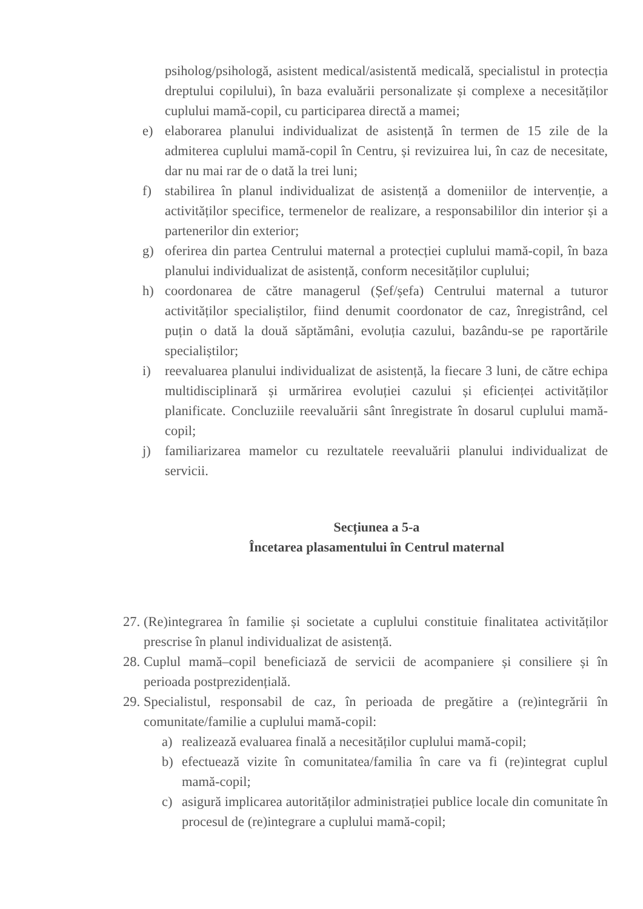psiholog/psihologă, asistent medical/asistentă medicală, specialistul in protecția dreptului copilului), în baza evaluării personalizate și complexe a necesităților cuplului mamă-copil, cu participarea directă a mamei;
e) elaborarea planului individualizat de asistență în termen de 15 zile de la admiterea cuplului mamă-copil în Centru, și revizuirea lui, în caz de necesitate, dar nu mai rar de o dată la trei luni;
f) stabilirea în planul individualizat de asistență a domeniilor de intervenție, a activităților specifice, termenelor de realizare, a responsabililor din interior și a partenerilor din exterior;
g) oferirea din partea Centrului maternal a protecției cuplului mamă-copil, în baza planului individualizat de asistență, conform necesităților cuplului;
h) coordonarea de către managerul (Șef/șefa) Centrului maternal a tuturor activităților specialiștilor, fiind denumit coordonator de caz, înregistrând, cel puțin o dată la două săptămâni, evoluția cazului, bazându-se pe raportările specialiștilor;
i) reevaluarea planului individualizat de asistență, la fiecare 3 luni, de către echipa multidisciplinară și urmărirea evoluției cazului și eficienței activităților planificate. Concluziile reevaluării sânt înregistrate în dosarul cuplului mamă-copil;
j) familiarizarea mamelor cu rezultatele reevaluării planului individualizat de servicii.
Secțiunea a 5-a
Încetarea plasamentului în Centrul maternal
27. (Re)integrarea în familie și societate a cuplului constituie finalitatea activităților prescrise în planul individualizat de asistență.
28. Cuplul mamă–copil beneficiază de servicii de acompaniere și consiliere și în perioada postprezidențială.
29. Specialistul, responsabil de caz, în perioada de pregătire a (re)integrării în comunitate/familie a cuplului mamă-copil:
a) realizează evaluarea finală a necesităților cuplului mamă-copil;
b) efectuează vizite în comunitatea/familia în care va fi (re)integrat cuplul mamă-copil;
c) asigură implicarea autorităților administrației publice locale din comunitate în procesul de (re)integrare a cuplului mamă-copil;